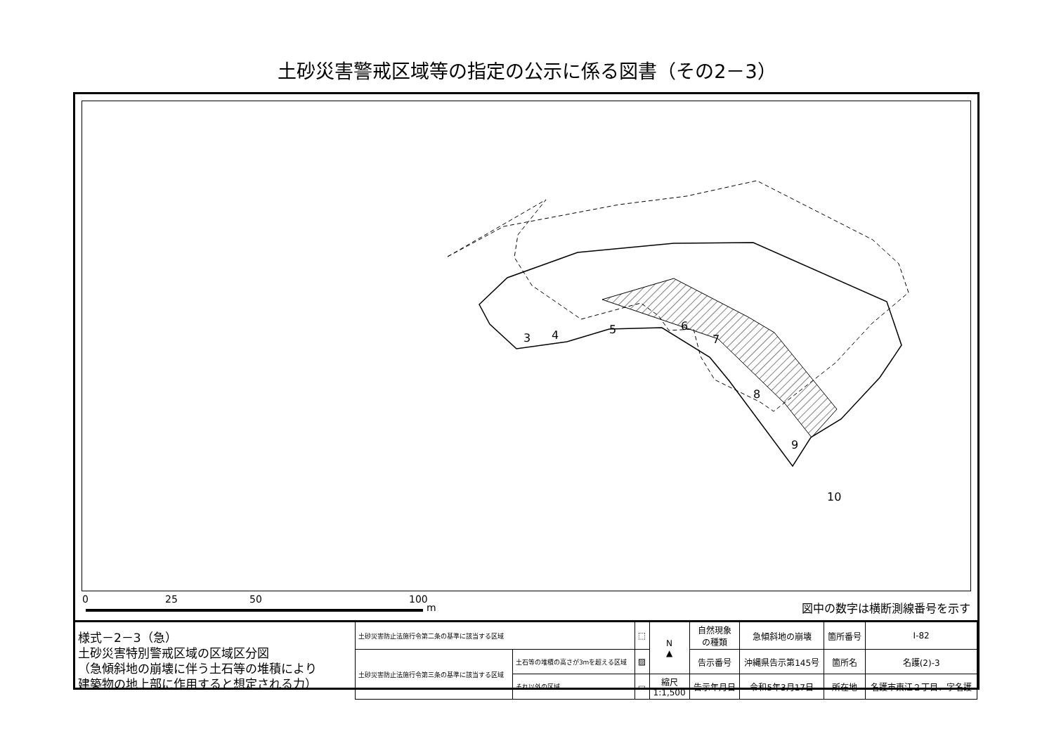土砂災害警戒区域等の指定の公示に係る図書（その2－3）
3
4
5
6
7
8
9
10
0 25 50 100
m 図中の数字は横断測線番号を示す
| 様式－2－3（急） 土砂災害特別警戒区域の区域区分図 （急傾斜地の崩壊に伴う土石等の堆積により 建築物の地上部に作用すると想定される力） | 土砂災害防止法施行令第二条の基準に該当する区域 | | ⬚ | N ▲ | 自然現象 の種類 | 急傾斜地の崩壊 | 箇所番号 | Ⅰ-82 |
| | 土砂災害防止法施行令第三条の基準に該当する区域 | 土石等の堆積の高さが3mを超える区域 | ▨ | | 告示番号 | 沖縄県告示第145号 | 箇所名 | 名護(2)-3 |
| | | それ以外の区域 | ▭ | 縮尺 1:1,500 | 告示年月日 | 令和5年3月17日 | 所在地 | 名護市東江２丁目、字名護 |